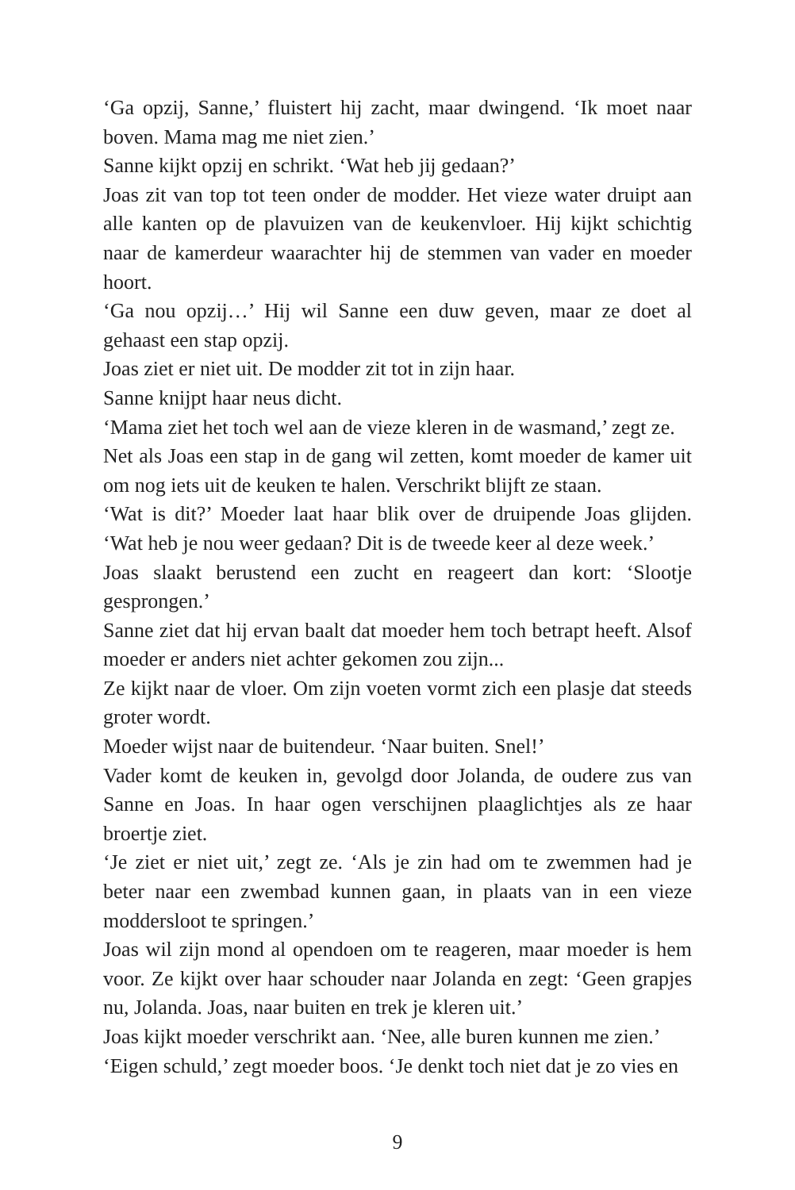‘Ga opzij, Sanne,’ fluistert hij zacht, maar dwingend. ‘Ik moet naar boven. Mama mag me niet zien.’
Sanne kijkt opzij en schrikt. ‘Wat heb jij gedaan?’
Joas zit van top tot teen onder de modder. Het vieze water druipt aan alle kanten op de plavuizen van de keukenvloer. Hij kijkt schichtig naar de kamerdeur waarachter hij de stemmen van vader en moeder hoort.
‘Ga nou opzij…’ Hij wil Sanne een duw geven, maar ze doet al gehaast een stap opzij.
Joas ziet er niet uit. De modder zit tot in zijn haar.
Sanne knijpt haar neus dicht.
‘Mama ziet het toch wel aan de vieze kleren in de wasmand,’ zegt ze.
Net als Joas een stap in de gang wil zetten, komt moeder de kamer uit om nog iets uit de keuken te halen. Verschrikt blijft ze staan.
‘Wat is dit?’ Moeder laat haar blik over de druipende Joas glijden. ‘Wat heb je nou weer gedaan? Dit is de tweede keer al deze week.’
Joas slaakt berustend een zucht en reageert dan kort: ‘Slootje gesprongen.’
Sanne ziet dat hij ervan baalt dat moeder hem toch betrapt heeft. Alsof moeder er anders niet achter gekomen zou zijn...
Ze kijkt naar de vloer. Om zijn voeten vormt zich een plasje dat steeds groter wordt.
Moeder wijst naar de buitendeur. ‘Naar buiten. Snel!’
Vader komt de keuken in, gevolgd door Jolanda, de oudere zus van Sanne en Joas. In haar ogen verschijnen plaaglichtjes als ze haar broertje ziet.
‘Je ziet er niet uit,’ zegt ze. ‘Als je zin had om te zwemmen had je beter naar een zwembad kunnen gaan, in plaats van in een vieze moddersloot te springen.’
Joas wil zijn mond al opendoen om te reageren, maar moeder is hem voor. Ze kijkt over haar schouder naar Jolanda en zegt: ‘Geen grapjes nu, Jolanda. Joas, naar buiten en trek je kleren uit.’
Joas kijkt moeder verschrikt aan. ‘Nee, alle buren kunnen me zien.’
‘Eigen schuld,’ zegt moeder boos. ‘Je denkt toch niet dat je zo vies en
9